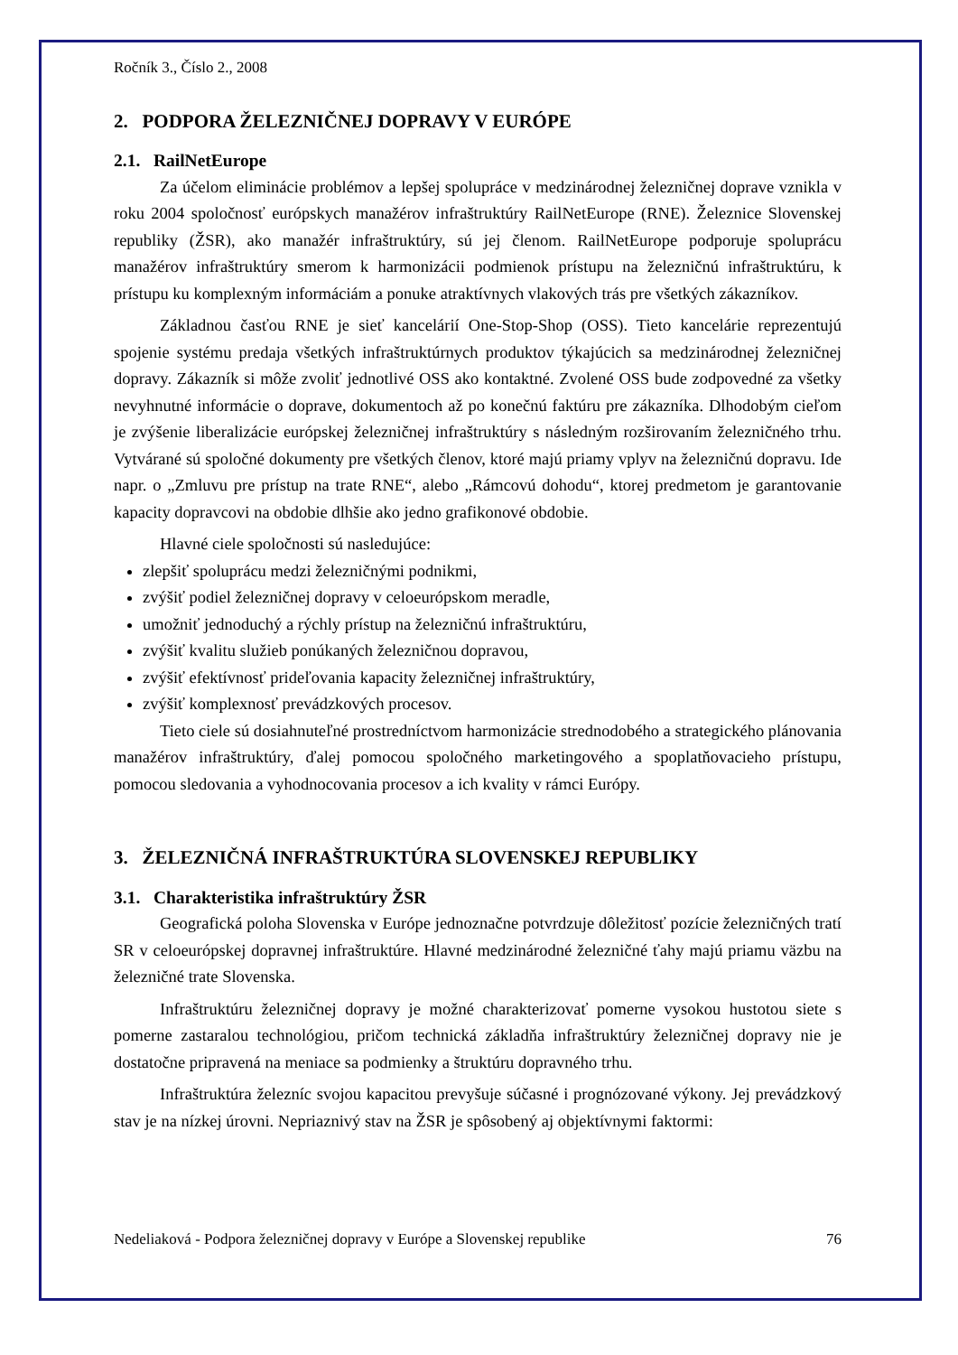Ročník 3., Číslo 2., 2008
2. PODPORA ŽELEZNIČNEJ DOPRAVY V EURÓPE
2.1. RailNetEurope
Za účelom eliminácie problémov a lepšej spolupráce v medzinárodnej železničnej doprave vznikla v roku 2004 spoločnosť európskych manažérov infraštruktúry RailNetEurope (RNE). Železnice Slovenskej republiky (ŽSR), ako manažér infraštruktúry, sú jej členom. RailNetEurope podporuje spoluprácu manažérov infraštruktúry smerom k harmonizácii podmienok prístupu na železničnú infraštruktúru, k prístupu ku komplexným informáciám a ponuke atraktívnych vlakových trás pre všetkých zákazníkov.
Základnou časťou RNE je sieť kancelárií One-Stop-Shop (OSS). Tieto kancelárie reprezentujú spojenie systému predaja všetkých infraštruktúrnych produktov týkajúcich sa medzinárodnej železničnej dopravy. Zákazník si môže zvoliť jednotlivé OSS ako kontaktné. Zvolené OSS bude zodpovedné za všetky nevyhnutné informácie o doprave, dokumentoch až po konečnú faktúru pre zákazníka. Dlhodobým cieľom je zvýšenie liberalizácie európskej železničnej infraštruktúry s následným rozširovaním železničného trhu. Vytvárané sú spoločné dokumenty pre všetkých členov, ktoré majú priamy vplyv na železničnú dopravu. Ide napr. o „Zmluvu pre prístup na trate RNE“, alebo „Rámcovú dohodu“, ktorej predmetom je garantovanie kapacity dopravcovi na obdobie dlhšie ako jedno grafikonové obdobie.
Hlavné ciele spoločnosti sú nasledujúce:
zlepšiť spoluprácu medzi železničnými podnikmi,
zvýšiť podiel železničnej dopravy v celoeurópskom meradle,
umožniť jednoduchý a rýchly prístup na železničnú infraštruktúru,
zvýšiť kvalitu služieb ponúkaných železničnou dopravou,
zvýšiť efektívnosť prideľovania kapacity železničnej infraštruktúry,
zvýšiť komplexnosť prevádzkových procesov.
Tieto ciele sú dosiahnuteľné prostredníctvom harmonizácie strednodobého a strategického plánovania manažérov infraštruktúry, ďalej pomocou spoločného marketingového a spoplatňovacieho prístupu, pomocou sledovania a vyhodnocovania procesov a ich kvality v rámci Európy.
3. ŽELEZNIČNÁ INFRAŠTRUKTÚRA SLOVENSKEJ REPUBLIKY
3.1. Charakteristika infraštruktúry ŽSR
Geografická poloha Slovenska v Európe jednoznačne potvrdzuje dôležitosť pozície železničných tratí SR v celoeurópskej dopravnej infraštruktúre. Hlavné medzinárodné železničné ťahy majú priamu väzbu na železničné trate Slovenska.
Infraštruktúru železničnej dopravy je možné charakterizovať pomerne vysokou hustotou siete s pomerne zastaralou technológiou, pričom technická základňa infraštruktúry železničnej dopravy nie je dostatočne pripravená na meniace sa podmienky a štruktúru dopravného trhu.
Infraštruktúra železníc svojou kapacitou prevyšuje súčasné i prognózované výkony. Jej prevádzkový stav je na nízkej úrovni. Nepriaznivý stav na ŽSR je spôsobený aj objektívnymi faktormi:
Nedeliaková - Podpora železničnej dopravy v Európe a Slovenskej republike 76